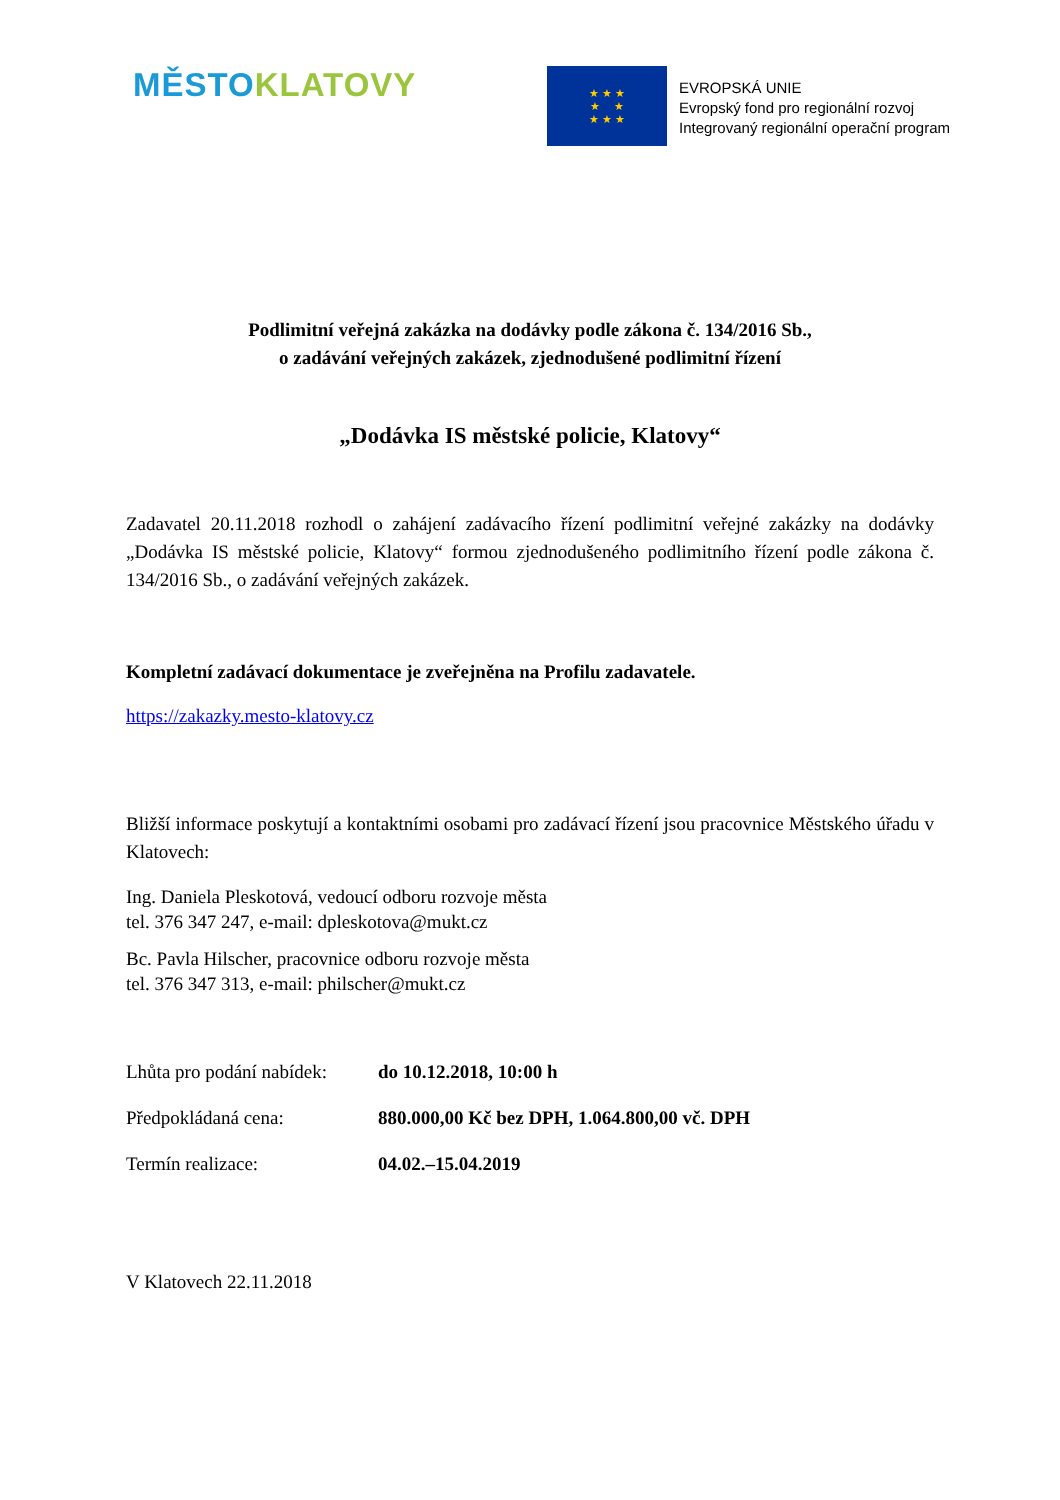MĚSTO KLATOVY
★ ★ ★
★ ★
★ ★ ★
EVROPSKÁ UNIE
Evropský fond pro regionální rozvoj
Integrovaný regionální operační program
Podlimitní veřejná zakázka na dodávky podle zákona č. 134/2016 Sb.,
o zadávání veřejných zakázek, zjednodušené podlimitní řízení
„Dodávka IS městské policie, Klatovy“
Zadavatel 20.11.2018 rozhodl o zahájení zadávacího řízení podlimitní veřejné zakázky na dodávky „Dodávka IS městské policie, Klatovy“ formou zjednodušeného podlimitního řízení podle zákona č. 134/2016 Sb., o zadávání veřejných zakázek.
Kompletní zadávací dokumentace je zveřejněna na Profilu zadavatele.
https://zakazky.mesto-klatovy.cz
Bližší informace poskytují a kontaktními osobami pro zadávací řízení jsou pracovnice Městského úřadu v Klatovech:
Ing. Daniela Pleskotová, vedoucí odboru rozvoje města
tel. 376 347 247, e-mail: dpleskotova@mukt.cz
Bc. Pavla Hilscher, pracovnice odboru rozvoje města
tel. 376 347 313, e-mail: philscher@mukt.cz
Lhůta pro podání nabídek: do 10.12.2018, 10:00 h
Předpokládaná cena: 880.000,00 Kč bez DPH, 1.064.800,00 vč. DPH
Termín realizace: 04.02.–15.04.2019
V Klatovech 22.11.2018